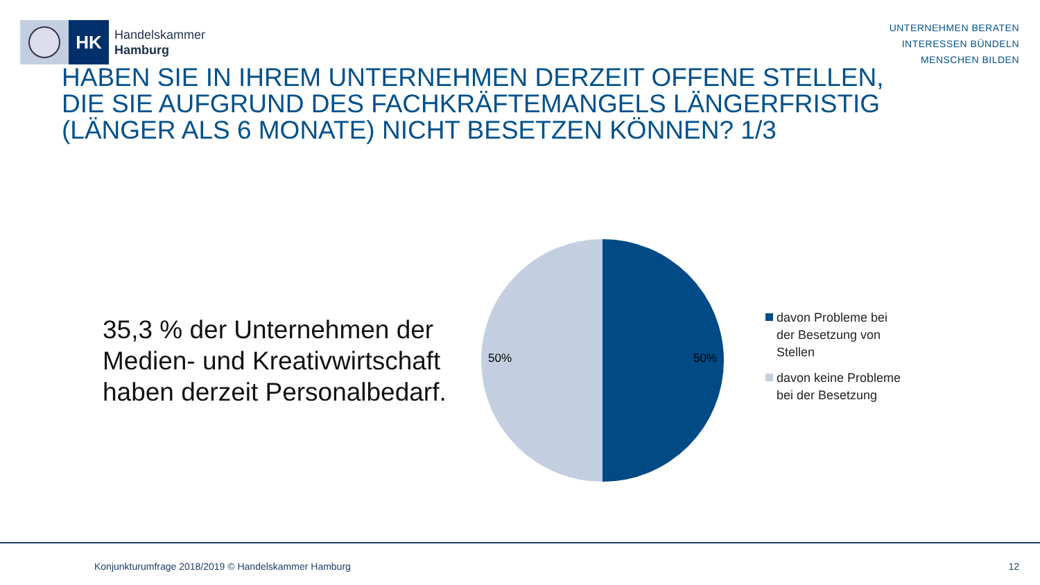HK
Handelskammer
Hamburg
UNTERNEHMEN BERATEN
INTERESSEN BÜNDELN
MENSCHEN BILDEN
HABEN SIE IN IHREM UNTERNEHMEN DERZEIT OFFENE STELLEN, DIE SIE AUFGRUND DES FACHKRÄFTEMANGELS LÄNGERFRISTIG (LÄNGER ALS 6 MONATE) NICHT BESETZEN KÖNNEN? 1/3
35,3 % der Unternehmen der Medien- und Kreativwirtschaft haben derzeit Personalbedarf.
50% 50%
davon Probleme bei
der Besetzung von
Stellen
davon keine Probleme
bei der Besetzung
Konjunkturumfrage 2018/2019 © Handelskammer Hamburg 12